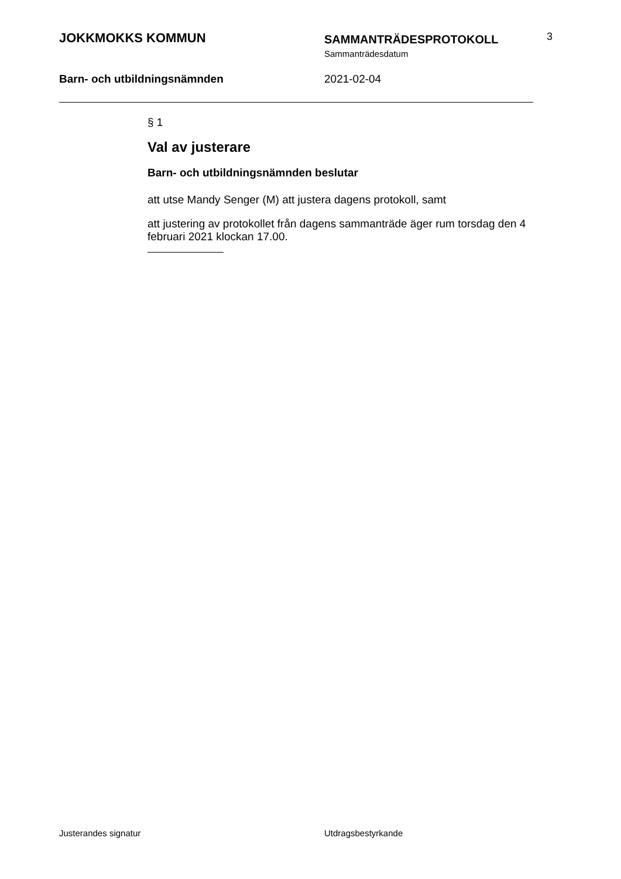JOKKMOKKS KOMMUN
SAMMANTRÄDESPROTOKOLL
Sammanträdesdatum
3
Barn- och utbildningsnämnden 2021-02-04
§ 1
Val av justerare
Barn- och utbildningsnämnden beslutar
att utse Mandy Senger (M) att justera dagens protokoll, samt
att justering av protokollet från dagens sammanträde äger rum torsdag den 4 februari 2021 klockan 17.00.
Justerandes signatur Utdragsbestyrkande